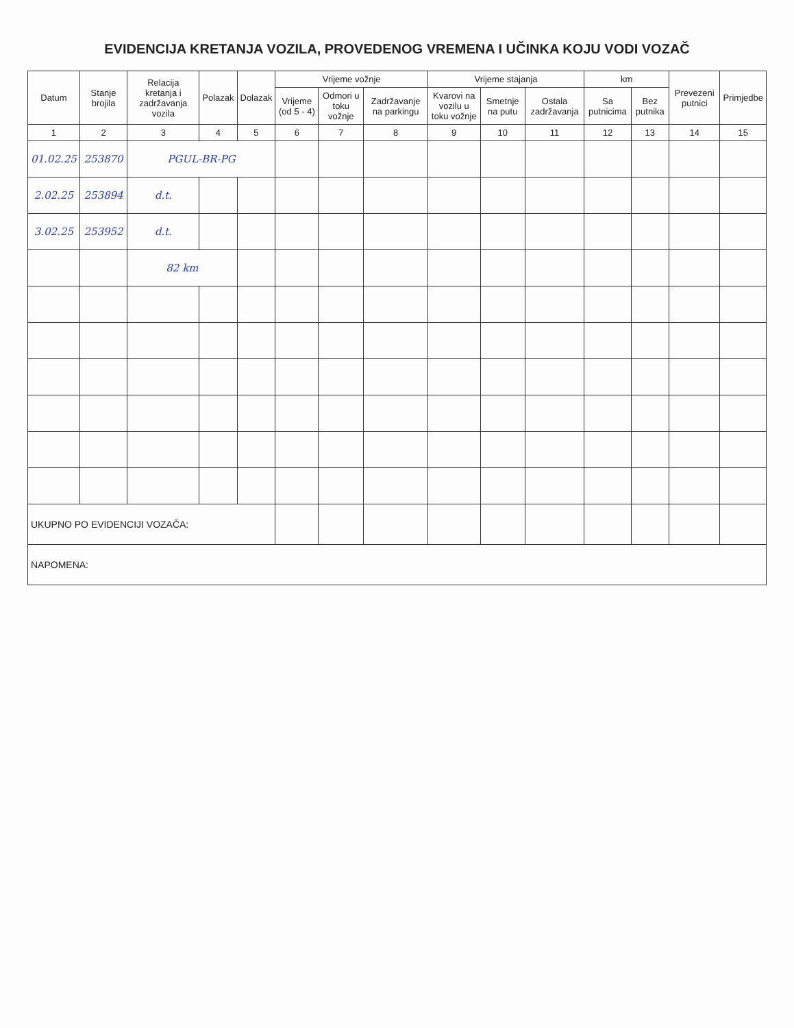EVIDENCIJA KRETANJA VOZILA, PROVEDENOG VREMENA I UČINKA KOJU VODI VOZAČ
| Datum | Stanje brojila | Relacija kretanja i zadržavanja vozila | Polazak | Dolazak | Vrijeme vožnje | | | Vrijeme stajanja | | | km | | Prevezeni putnici | Primjedbe |
| --- | --- | --- | --- | --- | --- | --- | --- | --- | --- | --- | --- | --- | --- | --- |
| | | | | | Vrijeme (od 5 - 4) | Odmori u toku vožnje | Zadržavanje na parkingu | Kvarovi na vozilu u toku vožnje | Smetnje na putu | Ostala zadržavanja | Sa putnicima | Bez putnika | | |
| 1 | 2 | 3 | 4 | 5 | 6 | 7 | 8 | 9 | 10 | 11 | 12 | 13 | 14 | 15 |
| 01.02.25 | 253870 | PGUL-BR-PG | | | | | | | | | | | | |
| 2.02.25 | 253894 | d.t. | | | | | | | | | | | | |
| 3.02.25 | 253952 | d.t. | | | | | | | | | | | | |
| | | 82 km | | | | | | | | | | | | |
| UKUPNO PO EVIDENCIJI VOZAČA: | | | | | | | | | | | | | | |
| NAPOMENA: | | | | | | | | | | | | | | |